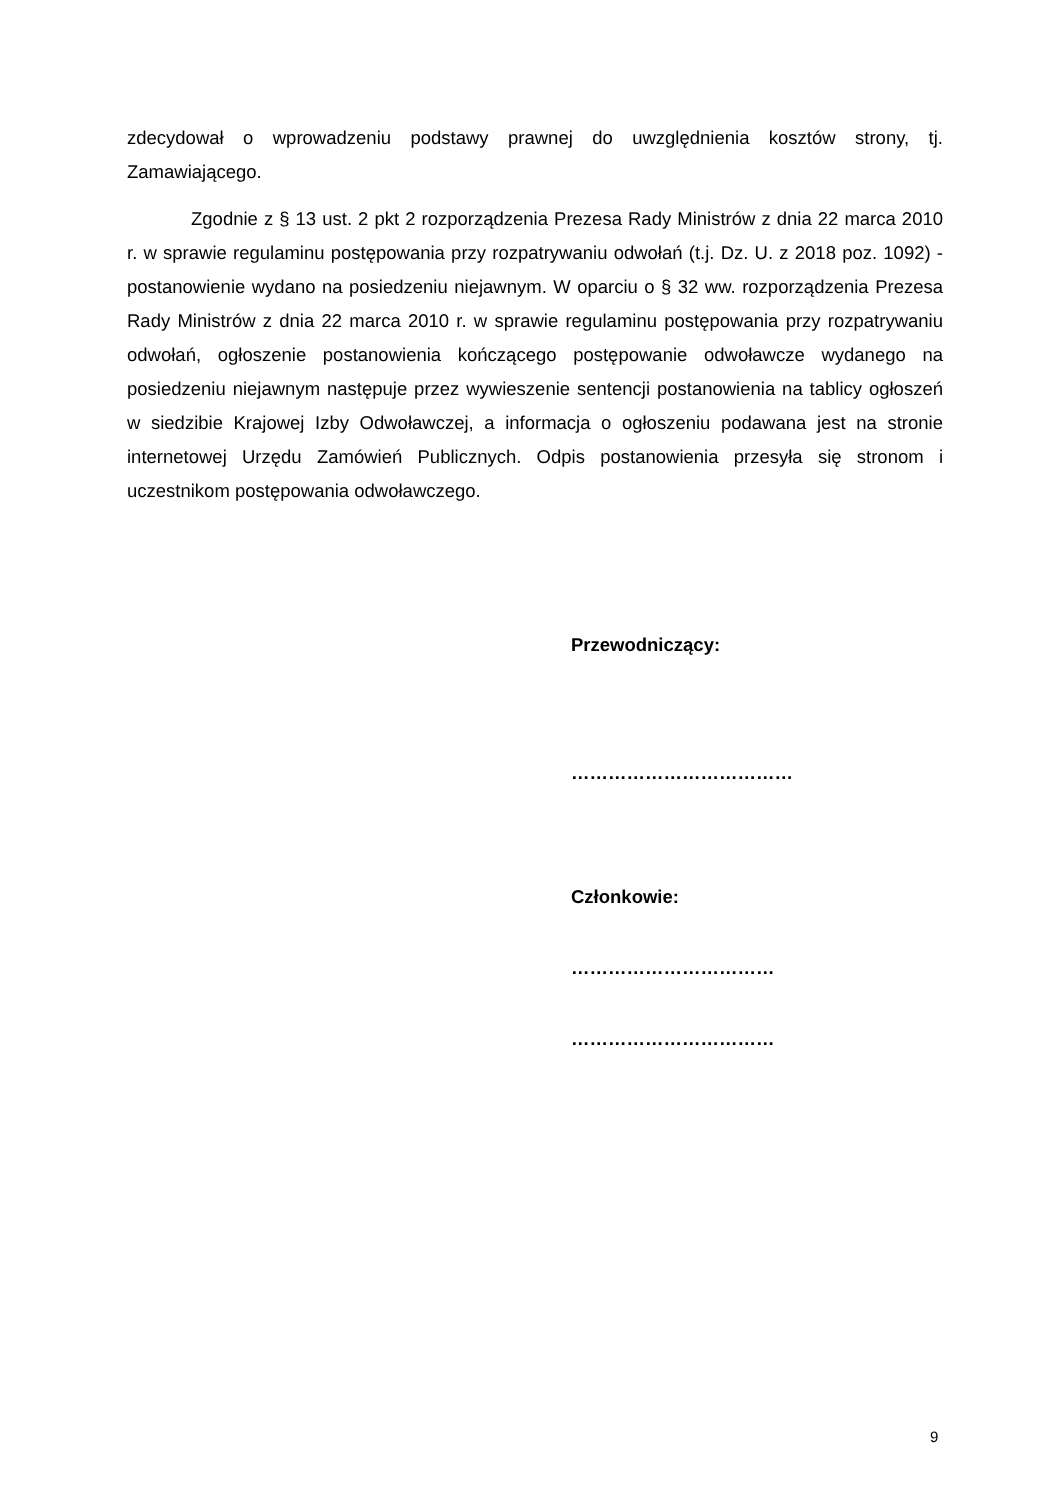zdecydował o wprowadzeniu podstawy prawnej do uwzględnienia kosztów strony, tj. Zamawiającego.
Zgodnie z § 13 ust. 2 pkt 2 rozporządzenia Prezesa Rady Ministrów z dnia 22 marca 2010 r. w sprawie regulaminu postępowania przy rozpatrywaniu odwołań (t.j. Dz. U. z 2018 poz. 1092) - postanowienie wydano na posiedzeniu niejawnym. W oparciu o § 32 ww. rozporządzenia Prezesa Rady Ministrów z dnia 22 marca 2010 r. w sprawie regulaminu postępowania przy rozpatrywaniu odwołań, ogłoszenie postanowienia kończącego postępowanie odwoławcze wydanego na posiedzeniu niejawnym następuje przez wywieszenie sentencji postanowienia na tablicy ogłoszeń w siedzibie Krajowej Izby Odwoławczej, a informacja o ogłoszeniu podawana jest na stronie internetowej Urzędu Zamówień Publicznych. Odpis postanowienia przesyła się stronom i uczestnikom postępowania odwoławczego.
Przewodniczący:
………………………………
Członkowie:
……………………………
……………………………
9